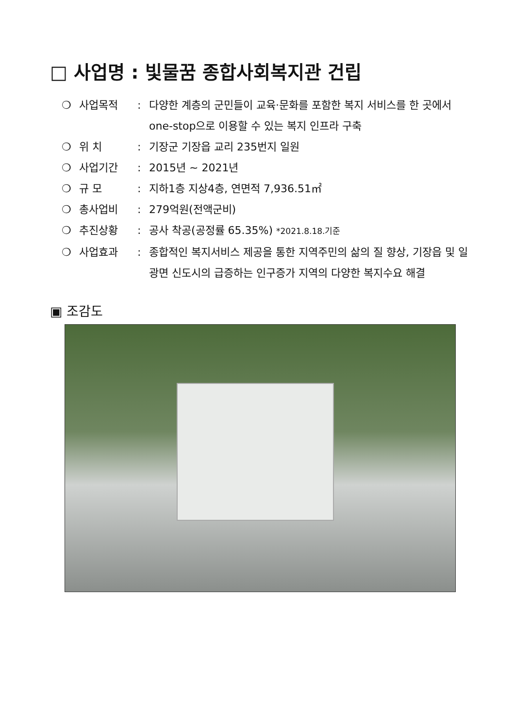□ 사업명 : 빛물꿈 종합사회복지관 건립
❍ 사업목적: 다양한 계층의 군민들이 교육·문화를 포함한 복지 서비스를 한 곳에서 one-stop으로 이용할 수 있는 복지 인프라 구축
❍ 위 치: 기장군 기장읍 교리 235번지 일원
❍ 사업기간: 2015년 ~ 2021년
❍ 규 모: 지하1층 지상4층, 연면적 7,936.51㎡
❍ 총사업비: 279억원(전액군비)
❍ 추진상황: 공사 착공(공정률 65.35%) *2021.8.18.기준
❍ 사업효과: 종합적인 복지서비스 제공을 통한 지역주민의 삶의 질 향상, 기장읍 및 일광면 신도시의 급증하는 인구증가 지역의 다양한 복지수요 해결
▣ 조감도